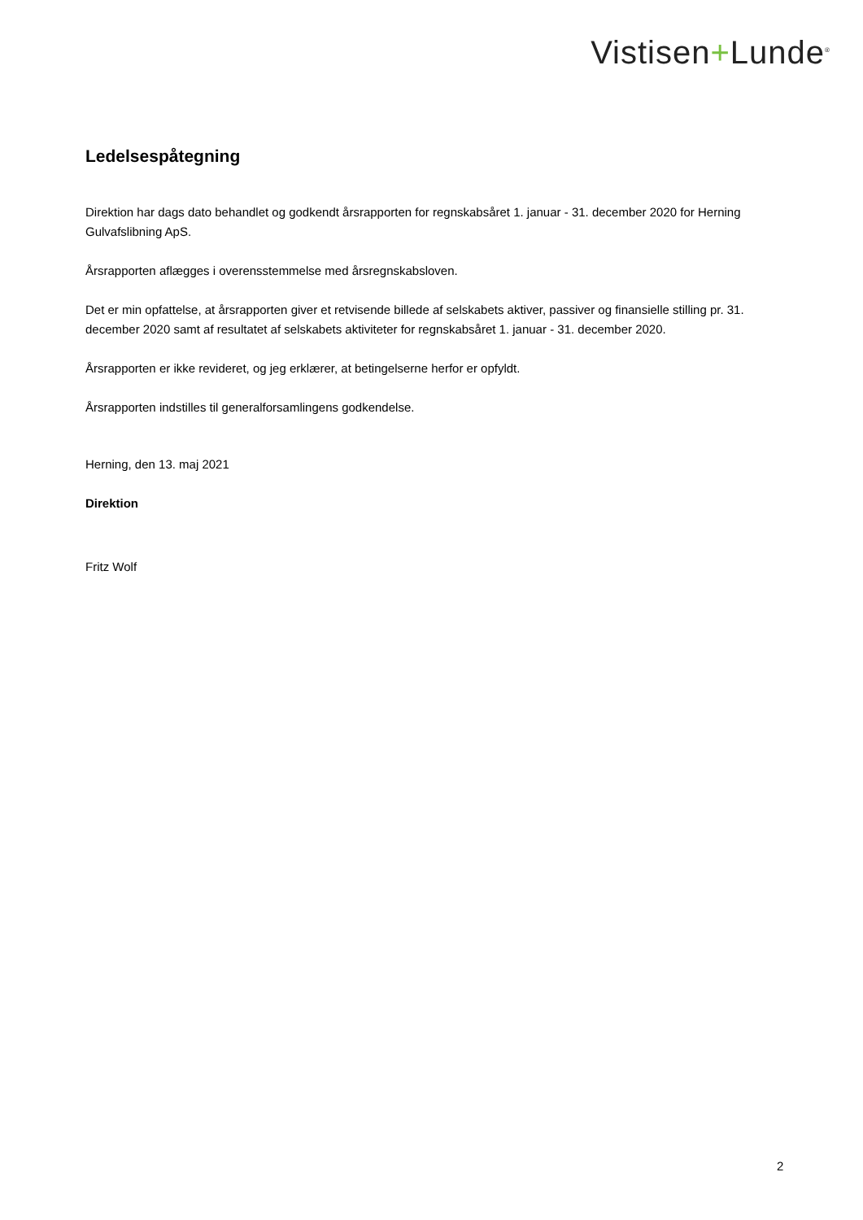Vistisen+Lunde<sup>®</sup>
Ledelsespåtegning
Direktion har dags dato behandlet og godkendt årsrapporten for regnskabsåret 1. januar - 31. december 2020 for Herning Gulvafslibning ApS.
Årsrapporten aflægges i overensstemmelse med årsregnskabsloven.
Det er min opfattelse, at årsrapporten giver et retvisende billede af selskabets aktiver, passiver og finansielle stilling pr. 31. december 2020 samt af resultatet af selskabets aktiviteter for regnskabsåret 1. januar - 31. december 2020.
Årsrapporten er ikke revideret, og jeg erklærer, at betingelserne herfor er opfyldt.
Årsrapporten indstilles til generalforsamlingens godkendelse.
Herning, den 13. maj 2021
Direktion
Fritz Wolf
2